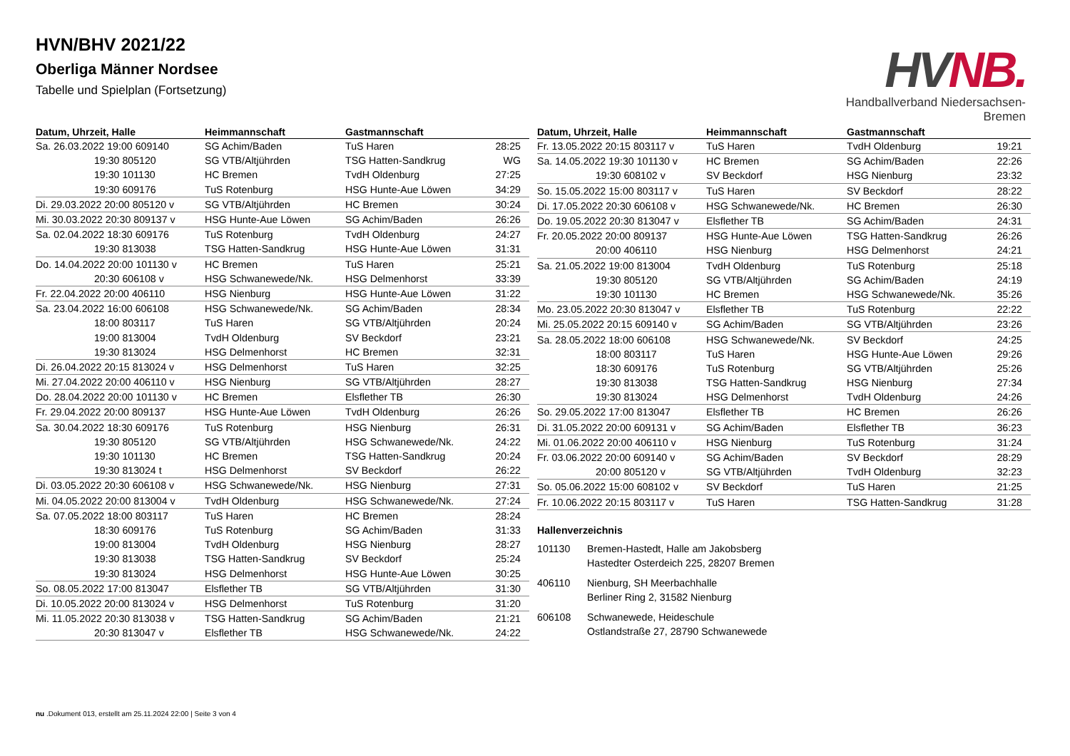HVN/BHV 2021/22
Oberliga Männer Nordsee
Tabelle und Spielplan (Fortsetzung)
HVNB.
Handballverband Niedersachsen-Bremen
| Datum, Uhrzeit, Halle | Heimmannschaft | Gastmannschaft | |
| --- | --- | --- | --- |
| Sa. 26.03.2022 19:00 609140 | SG Achim/Baden | TuS Haren | 28:25 |
| 19:30 805120 | SG VTB/Altjührden | TSG Hatten-Sandkrug | WG |
| 19:30 101130 | HC Bremen | TvdH Oldenburg | 27:25 |
| 19:30 609176 | TuS Rotenburg | HSG Hunte-Aue Löwen | 34:29 |
| Di. 29.03.2022 20:00 805120 v | SG VTB/Altjührden | HC Bremen | 30:24 |
| Mi. 30.03.2022 20:30 809137 v | HSG Hunte-Aue Löwen | SG Achim/Baden | 26:26 |
| Sa. 02.04.2022 18:30 609176 | TuS Rotenburg | TvdH Oldenburg | 24:27 |
| 19:30 813038 | TSG Hatten-Sandkrug | HSG Hunte-Aue Löwen | 31:31 |
| Do. 14.04.2022 20:00 101130 v | HC Bremen | TuS Haren | 25:21 |
| 20:30 606108 v | HSG Schwanewede/Nk. | HSG Delmenhorst | 33:39 |
| Fr. 22.04.2022 20:00 406110 | HSG Nienburg | HSG Hunte-Aue Löwen | 31:22 |
| Sa. 23.04.2022 16:00 606108 | HSG Schwanewede/Nk. | SG Achim/Baden | 28:34 |
| 18:00 803117 | TuS Haren | SG VTB/Altjührden | 20:24 |
| 19:00 813004 | TvdH Oldenburg | SV Beckdorf | 23:21 |
| 19:30 813024 | HSG Delmenhorst | HC Bremen | 32:31 |
| Di. 26.04.2022 20:15 813024 v | HSG Delmenhorst | TuS Haren | 32:25 |
| Mi. 27.04.2022 20:00 406110 v | HSG Nienburg | SG VTB/Altjührden | 28:27 |
| Do. 28.04.2022 20:00 101130 v | HC Bremen | Elsflether TB | 26:30 |
| Fr. 29.04.2022 20:00 809137 | HSG Hunte-Aue Löwen | TvdH Oldenburg | 26:26 |
| Sa. 30.04.2022 18:30 609176 | TuS Rotenburg | HSG Nienburg | 26:31 |
| 19:30 805120 | SG VTB/Altjührden | HSG Schwanewede/Nk. | 24:22 |
| 19:30 101130 | HC Bremen | TSG Hatten-Sandkrug | 20:24 |
| 19:30 813024 t | HSG Delmenhorst | SV Beckdorf | 26:22 |
| Di. 03.05.2022 20:30 606108 v | HSG Schwanewede/Nk. | HSG Nienburg | 27:31 |
| Mi. 04.05.2022 20:00 813004 v | TvdH Oldenburg | HSG Schwanewede/Nk. | 27:24 |
| Sa. 07.05.2022 18:00 803117 | TuS Haren | HC Bremen | 28:24 |
| 18:30 609176 | TuS Rotenburg | SG Achim/Baden | 31:33 |
| 19:00 813004 | TvdH Oldenburg | HSG Nienburg | 28:27 |
| 19:30 813038 | TSG Hatten-Sandkrug | SV Beckdorf | 25:24 |
| 19:30 813024 | HSG Delmenhorst | HSG Hunte-Aue Löwen | 30:25 |
| So. 08.05.2022 17:00 813047 | Elsflether TB | SG VTB/Altjührden | 31:30 |
| Di. 10.05.2022 20:00 813024 v | HSG Delmenhorst | TuS Rotenburg | 31:20 |
| Mi. 11.05.2022 20:30 813038 v | TSG Hatten-Sandkrug | SG Achim/Baden | 21:21 |
| 20:30 813047 v | Elsflether TB | HSG Schwanewede/Nk. | 24:22 |
| Datum, Uhrzeit, Halle | Heimmannschaft | Gastmannschaft | |
| --- | --- | --- | --- |
| Fr. 13.05.2022 20:15 803117 v | TuS Haren | TvdH Oldenburg | 19:21 |
| Sa. 14.05.2022 19:30 101130 v | HC Bremen | SG Achim/Baden | 22:26 |
| 19:30 608102 v | SV Beckdorf | HSG Nienburg | 23:32 |
| So. 15.05.2022 15:00 803117 v | TuS Haren | SV Beckdorf | 28:22 |
| Di. 17.05.2022 20:30 606108 v | HSG Schwanewede/Nk. | HC Bremen | 26:30 |
| Do. 19.05.2022 20:30 813047 v | Elsflether TB | SG Achim/Baden | 24:31 |
| Fr. 20.05.2022 20:00 809137 | HSG Hunte-Aue Löwen | TSG Hatten-Sandkrug | 26:26 |
| 20:00 406110 | HSG Nienburg | HSG Delmenhorst | 24:21 |
| Sa. 21.05.2022 19:00 813004 | TvdH Oldenburg | TuS Rotenburg | 25:18 |
| 19:30 805120 | SG VTB/Altjührden | SG Achim/Baden | 24:19 |
| 19:30 101130 | HC Bremen | HSG Schwanewede/Nk. | 35:26 |
| Mo. 23.05.2022 20:30 813047 v | Elsflether TB | TuS Rotenburg | 22:22 |
| Mi. 25.05.2022 20:15 609140 v | SG Achim/Baden | SG VTB/Altjührden | 23:26 |
| Sa. 28.05.2022 18:00 606108 | HSG Schwanewede/Nk. | SV Beckdorf | 24:25 |
| 18:00 803117 | TuS Haren | HSG Hunte-Aue Löwen | 29:26 |
| 18:30 609176 | TuS Rotenburg | SG VTB/Altjührden | 25:26 |
| 19:30 813038 | TSG Hatten-Sandkrug | HSG Nienburg | 27:34 |
| 19:30 813024 | HSG Delmenhorst | TvdH Oldenburg | 24:26 |
| So. 29.05.2022 17:00 813047 | Elsflether TB | HC Bremen | 26:26 |
| Di. 31.05.2022 20:00 609131 v | SG Achim/Baden | Elsflether TB | 36:23 |
| Mi. 01.06.2022 20:00 406110 v | HSG Nienburg | TuS Rotenburg | 31:24 |
| Fr. 03.06.2022 20:00 609140 v | SG Achim/Baden | SV Beckdorf | 28:29 |
| 20:00 805120 v | SG VTB/Altjührden | TvdH Oldenburg | 32:23 |
| So. 05.06.2022 15:00 608102 v | SV Beckdorf | TuS Haren | 21:25 |
| Fr. 10.06.2022 20:15 803117 v | TuS Haren | TSG Hatten-Sandkrug | 31:28 |
Hallenverzeichnis
101130 Bremen-Hastedt, Halle am Jakobsberg
Hastedter Osterdeich 225, 28207 Bremen
406110 Nienburg, SH Meerbachhalle
Berliner Ring 2, 31582 Nienburg
606108 Schwanewede, Heideschule
Ostlandstraße 27, 28790 Schwanewede
nu .Dokument 013, erstellt am 25.11.2024 22:00 | Seite 3 von 4